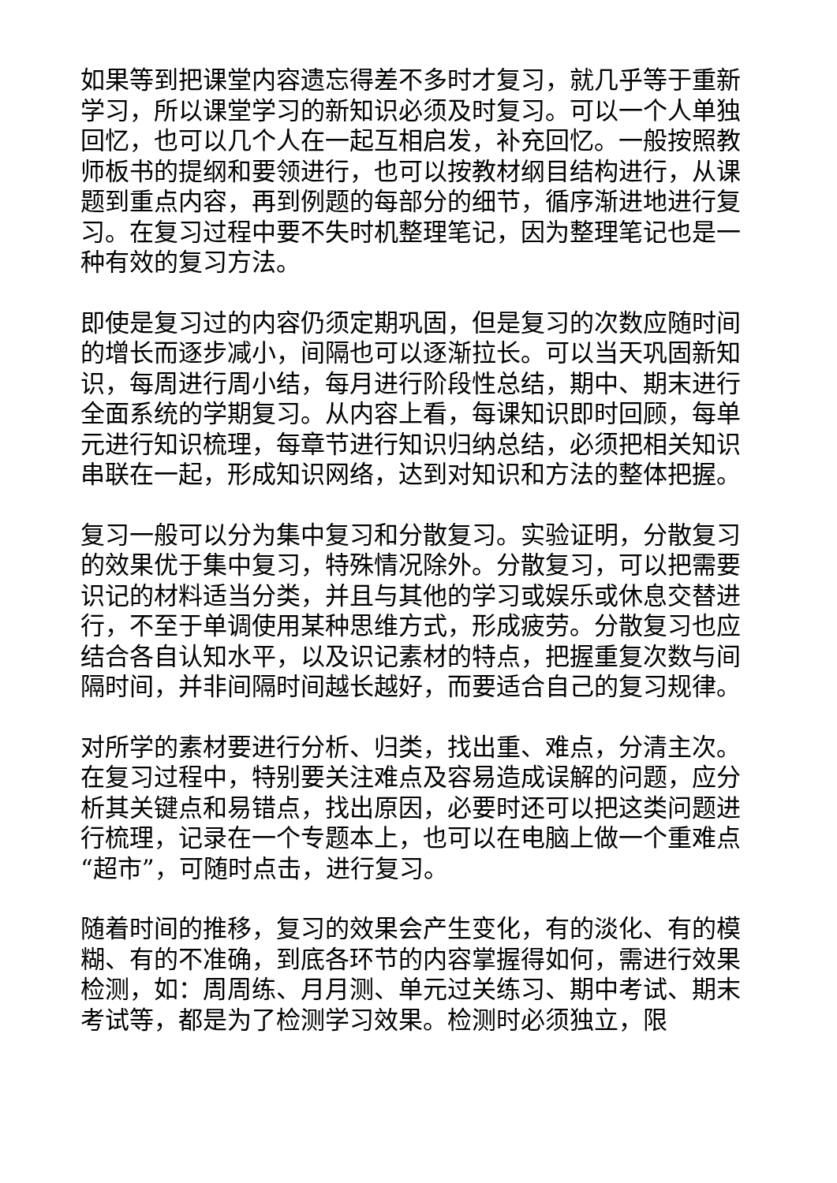如果等到把课堂内容遗忘得差不多时才复习，就几乎等于重新学习，所以课堂学习的新知识必须及时复习。可以一个人单独回忆，也可以几个人在一起互相启发，补充回忆。一般按照教师板书的提纲和要领进行，也可以按教材纲目结构进行，从课题到重点内容，再到例题的每部分的细节，循序渐进地进行复习。在复习过程中要不失时机整理笔记，因为整理笔记也是一种有效的复习方法。
即使是复习过的内容仍须定期巩固，但是复习的次数应随时间的增长而逐步减小，间隔也可以逐渐拉长。可以当天巩固新知识，每周进行周小结，每月进行阶段性总结，期中、期末进行全面系统的学期复习。从内容上看，每课知识即时回顾，每单元进行知识梳理，每章节进行知识归纳总结，必须把相关知识串联在一起，形成知识网络，达到对知识和方法的整体把握。
复习一般可以分为集中复习和分散复习。实验证明，分散复习的效果优于集中复习，特殊情况除外。分散复习，可以把需要识记的材料适当分类，并且与其他的学习或娱乐或休息交替进行，不至于单调使用某种思维方式，形成疲劳。分散复习也应结合各自认知水平，以及识记素材的特点，把握重复次数与间隔时间，并非间隔时间越长越好，而要适合自己的复习规律。
对所学的素材要进行分析、归类，找出重、难点，分清主次。在复习过程中，特别要关注难点及容易造成误解的问题，应分析其关键点和易错点，找出原因，必要时还可以把这类问题进行梳理，记录在一个专题本上，也可以在电脑上做一个重难点“超市”，可随时点击，进行复习。
随着时间的推移，复习的效果会产生变化，有的淡化、有的模糊、有的不准确，到底各环节的内容掌握得如何，需进行效果检测，如：周周练、月月测、单元过关练习、期中考试、期末考试等，都是为了检测学习效果。检测时必须独立，限